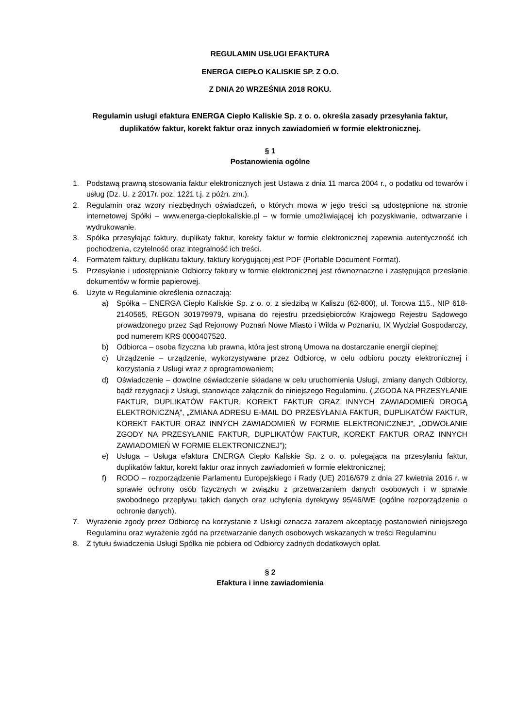REGULAMIN USŁUGI EFAKTURA
ENERGA CIEPŁO KALISKIE SP. Z O.O.
Z DNIA 20 WRZEŚNIA 2018 ROKU.
Regulamin usługi efaktura ENERGA Ciepło Kaliskie Sp. z o. o. określa zasady przesyłania faktur, duplikatów faktur, korekt faktur oraz innych zawiadomień w formie elektronicznej.
§ 1
Postanowienia ogólne
1. Podstawą prawną stosowania faktur elektronicznych jest Ustawa z dnia 11 marca 2004 r., o podatku od towarów i usług (Dz. U. z 2017r. poz. 1221 t.j. z późn. zm.).
2. Regulamin oraz wzory niezbędnych oświadczeń, o których mowa w jego treści są udostępnione na stronie internetowej Spółki – www.energa-cieplokaliskie.pl – w formie umożliwiającej ich pozyskiwanie, odtwarzanie i wydrukowanie.
3. Spółka przesyłając faktury, duplikaty faktur, korekty faktur w formie elektronicznej zapewnia autentyczność ich pochodzenia, czytelność oraz integralność ich treści.
4. Formatem faktury, duplikatu faktury, faktury korygującej jest PDF (Portable Document Format).
5. Przesyłanie i udostępnianie Odbiorcy faktury w formie elektronicznej jest równoznaczne i zastępujące przesłanie dokumentów w formie papierowej.
6. Użyte w Regulaminie określenia oznaczają:
a) Spółka – ENERGA Ciepło Kaliskie Sp. z o. o. z siedzibą w Kaliszu (62-800), ul. Torowa 115., NIP 618-2140565, REGON 301979979, wpisana do rejestru przedsiębiorców Krajowego Rejestru Sądowego prowadzonego przez Sąd Rejonowy Poznań Nowe Miasto i Wilda w Poznaniu, IX Wydział Gospodarczy, pod numerem KRS 0000407520.
b) Odbiorca – osoba fizyczna lub prawna, która jest stroną Umowa na dostarczanie energii cieplnej;
c) Urządzenie – urządzenie, wykorzystywane przez Odbiorcę, w celu odbioru poczty elektronicznej i korzystania z Usługi wraz z oprogramowaniem;
d) Oświadczenie – dowolne oświadczenie składane w celu uruchomienia Usługi, zmiany danych Odbiorcy, bądź rezygnacji z Usługi, stanowiące załącznik do niniejszego Regulaminu. („ZGODA NA PRZESYŁANIE FAKTUR, DUPLIKATÓW FAKTUR, KOREKT FAKTUR ORAZ INNYCH ZAWIADOMIEŃ DROGĄ ELEKTRONICZNĄ”, „ZMIANA ADRESU E-MAIL DO PRZESYŁANIA FAKTUR, DUPLIKATÓW FAKTUR, KOREKT FAKTUR ORAZ INNYCH ZAWIADOMIEŃ W FORMIE ELEKTRONICZNEJ”, „ODWOŁANIE ZGODY NA PRZESYŁANIE FAKTUR, DUPLIKATÓW FAKTUR, KOREKT FAKTUR ORAZ INNYCH ZAWIADOMIEŃ W FORMIE ELEKTRONICZNEJ”);
e) Usługa – Usługa efaktura ENERGA Ciepło Kaliskie Sp. z o. o. polegająca na przesyłaniu faktur, duplikatów faktur, korekt faktur oraz innych zawiadomień w formie elektronicznej;
f) RODO – rozporządzenie Parlamentu Europejskiego i Rady (UE) 2016/679 z dnia 27 kwietnia 2016 r. w sprawie ochrony osób fizycznych w związku z przetwarzaniem danych osobowych i w sprawie swobodnego przepływu takich danych oraz uchylenia dyrektywy 95/46/WE (ogólne rozporządzenie o ochronie danych).
7. Wyrażenie zgody przez Odbiorcę na korzystanie z Usługi oznacza zarazem akceptację postanowień niniejszego Regulaminu oraz wyrażenie zgód na przetwarzanie danych osobowych wskazanych w treści Regulaminu
8. Z tytułu świadczenia Usługi Spółka nie pobiera od Odbiorcy żadnych dodatkowych opłat.
§ 2
Efaktura i inne zawiadomienia